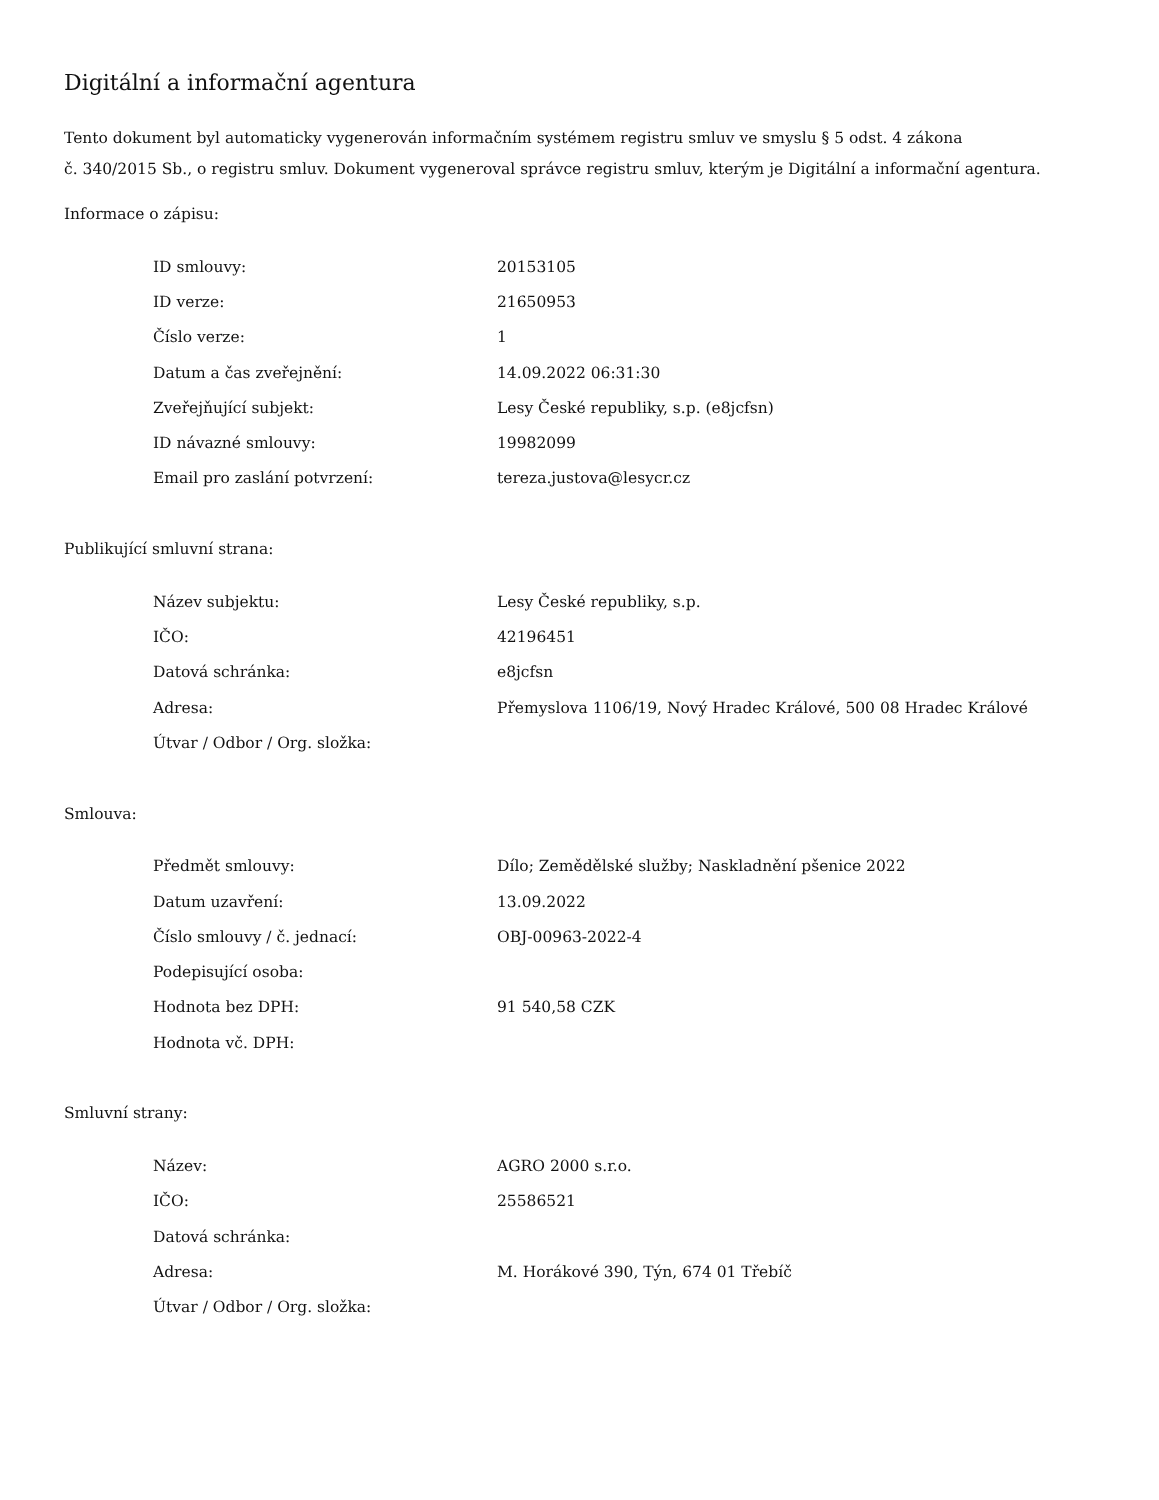Digitální a informační agentura
Tento dokument byl automaticky vygenerován informačním systémem registru smluv ve smyslu § 5 odst. 4 zákona
č. 340/2015 Sb., o registru smluv. Dokument vygeneroval správce registru smluv, kterým je Digitální a informační agentura.
Informace o zápisu:
| ID smlouvy: | 20153105 |
| ID verze: | 21650953 |
| Číslo verze: | 1 |
| Datum a čas zveřejnění: | 14.09.2022 06:31:30 |
| Zveřejňující subjekt: | Lesy České republiky, s.p. (e8jcfsn) |
| ID návazné smlouvy: | 19982099 |
| Email pro zaslání potvrzení: | tereza.justova@lesycr.cz |
Publikující smluvní strana:
| Název subjektu: | Lesy České republiky, s.p. |
| IČO: | 42196451 |
| Datová schránka: | e8jcfsn |
| Adresa: | Přemyslova 1106/19, Nový Hradec Králové, 500 08 Hradec Králové |
| Útvar / Odbor / Org. složka: | |
Smlouva:
| Předmět smlouvy: | Dílo; Zemědělské služby; Naskladnění pšenice 2022 |
| Datum uzavření: | 13.09.2022 |
| Číslo smlouvy / č. jednací: | OBJ-00963-2022-4 |
| Podepisující osoba: | |
| Hodnota bez DPH: | 91 540,58 CZK |
| Hodnota vč. DPH: | |
Smluvní strany:
| Název: | AGRO 2000 s.r.o. |
| IČO: | 25586521 |
| Datová schránka: | |
| Adresa: | M. Horákové 390, Týn, 674 01 Třebíč |
| Útvar / Odbor / Org. složka: | |